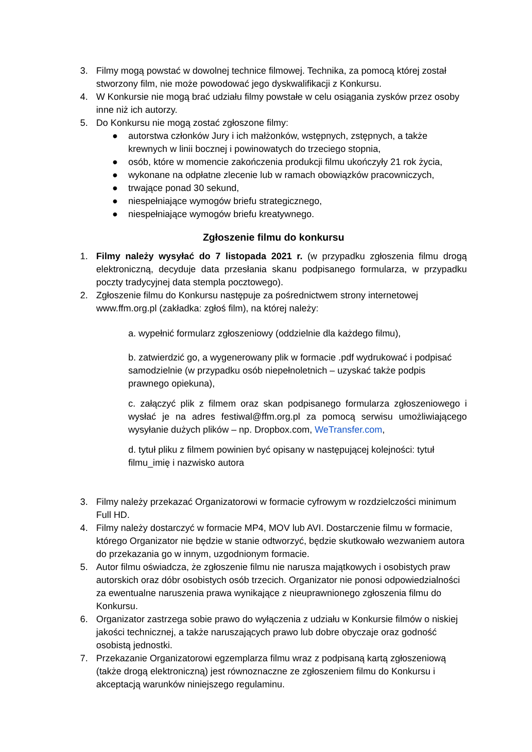3. Filmy mogą powstać w dowolnej technice filmowej. Technika, za pomocą której został stworzony film, nie może powodować jego dyskwalifikacji z Konkursu.
4. W Konkursie nie mogą brać udziału filmy powstałe w celu osiągania zysków przez osoby inne niż ich autorzy.
5. Do Konkursu nie mogą zostać zgłoszone filmy:
● autorstwa członków Jury i ich małżonków, wstępnych, zstępnych, a także krewnych w linii bocznej i powinowatych do trzeciego stopnia,
● osób, które w momencie zakończenia produkcji filmu ukończyły 21 rok życia,
● wykonane na odpłatne zlecenie lub w ramach obowiązków pracowniczych,
● trwające ponad 30 sekund,
● niespełniające wymogów briefu strategicznego,
● niespełniające wymogów briefu kreatywnego.
Zgłoszenie filmu do konkursu
1. Filmy należy wysyłać do 7 listopada 2021 r. (w przypadku zgłoszenia filmu drogą elektroniczną, decyduje data przesłania skanu podpisanego formularza, w przypadku poczty tradycyjnej data stempla pocztowego).
2. Zgłoszenie filmu do Konkursu następuje za pośrednictwem strony internetowej www.ffm.org.pl (zakładka: zgłoś film), na której należy:
a. wypełnić formularz zgłoszeniowy (oddzielnie dla każdego filmu),
b. zatwierdzić go, a wygenerowany plik w formacie .pdf wydrukować i podpisać samodzielnie (w przypadku osób niepełnoletnich – uzyskać także podpis prawnego opiekuna),
c. załączyć plik z filmem oraz skan podpisanego formularza zgłoszeniowego i wysłać je na adres festiwal@ffm.org.pl za pomocą serwisu umożliwiającego wysyłanie dużych plików – np. Dropbox.com, WeTransfer.com,
d. tytuł pliku z filmem powinien być opisany w następującej kolejności: tytuł filmu_imię i nazwisko autora
3. Filmy należy przekazać Organizatorowi w formacie cyfrowym w rozdzielczości minimum Full HD.
4. Filmy należy dostarczyć w formacie MP4, MOV lub AVI. Dostarczenie filmu w formacie, którego Organizator nie będzie w stanie odtworzyć, będzie skutkowało wezwaniem autora do przekazania go w innym, uzgodnionym formacie.
5. Autor filmu oświadcza, że zgłoszenie filmu nie narusza majątkowych i osobistych praw autorskich oraz dóbr osobistych osób trzecich. Organizator nie ponosi odpowiedzialności za ewentualne naruszenia prawa wynikające z nieuprawnionego zgłoszenia filmu do Konkursu.
6. Organizator zastrzega sobie prawo do wyłączenia z udziału w Konkursie filmów o niskiej jakości technicznej, a także naruszających prawo lub dobre obyczaje oraz godność osobistą jednostki.
7. Przekazanie Organizatorowi egzemplarza filmu wraz z podpisaną kartą zgłoszeniową (także drogą elektroniczną) jest równoznaczne ze zgłoszeniem filmu do Konkursu i akceptacją warunków niniejszego regulaminu.